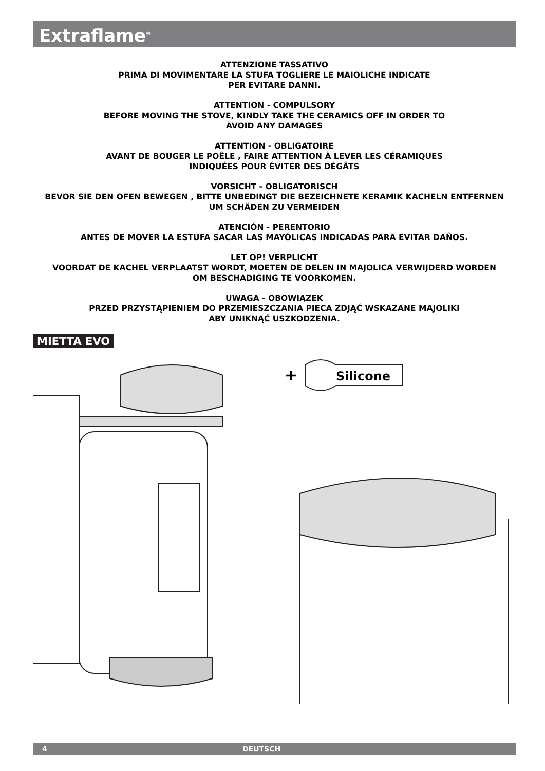Extraflame<sup>®</sup>
ATTENZIONE TASSATIVO
PRIMA DI MOVIMENTARE LA STUFA TOGLIERE LE MAIOLICHE INDICATE
PER EVITARE DANNI.
ATTENTION - COMPULSORY
BEFORE MOVING THE STOVE, KINDLY TAKE THE CERAMICS OFF IN ORDER TO
AVOID ANY DAMAGES
ATTENTION - OBLIGATOIRE
AVANT DE BOUGER LE POÊLE , FAIRE ATTENTION À LEVER LES CÉRAMIQUES
INDIQUÉES POUR ÉVITER DES DÉGÂTS
VORSICHT - OBLIGATORISCH
BEVOR SIE DEN OFEN BEWEGEN , BITTE UNBEDINGT DIE BEZEICHNETE KERAMIK KACHELN ENTFERNEN
UM SCHÄDEN ZU VERMEIDEN
ATENCIÓN - PERENTORIO
ANTES DE MOVER LA ESTUFA SACAR LAS MAYÓLICAS INDICADAS PARA EVITAR DAÑOS.
LET OP! VERPLICHT
VOORDAT DE KACHEL VERPLAATST WORDT, MOETEN DE DELEN IN MAJOLICA VERWIJDERD WORDEN
OM BESCHADIGING TE VOORKOMEN.
UWAGA - OBOWIĄZEK
PRZED PRZYSTĄPIENIEM DO PRZEMIESZCZANIA PIECA ZDJĄĆ WSKAZANE MAJOLIKI
ABY UNIKNĄĆ USZKODZENIA.
MIETTA EVO
+
Silicone
4 DEUTSCH